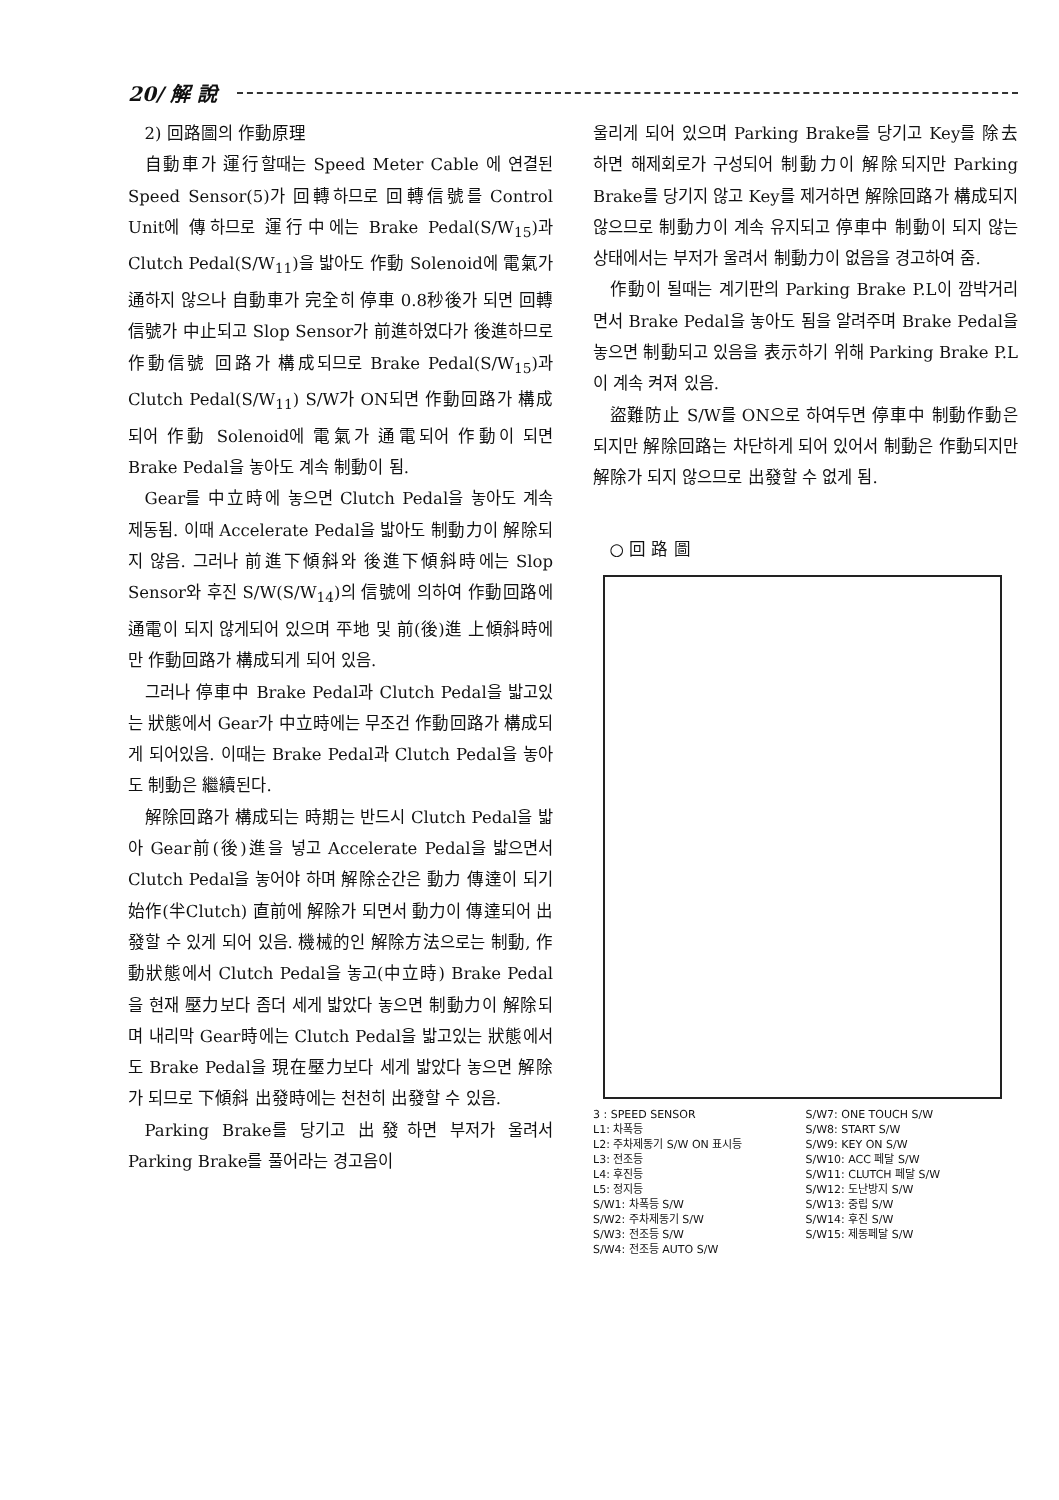20/ 解 說
2) 回路圖의 作動原理
自動車가 運行할때는 Speed Meter Cable 에 연결된 Speed Sensor(5)가 回轉하므로 回轉信號를 Control Unit에 傳하므로 運行中에는 Brake Pedal(S/W<sub>15</sub>)과 Clutch Pedal(S/W<sub>11</sub>)을 밟아도 作動 Solenoid에 電氣가 通하지 않으나 自動車가 完全히 停車 0.8秒後가 되면 回轉信號가 中止되고 Slop Sensor가 前進하였다가 後進하므로 作動信號 回路가 構成되므로 Brake Pedal(S/W<sub>15</sub>)과 Clutch Pedal(S/W<sub>11</sub>) S/W가 ON되면 作動回路가 構成되어 作動 Solenoid에 電氣가 通電되어 作動이 되면 Brake Pedal을 놓아도 계속 制動이 됨.
Gear를 中立時에 놓으면 Clutch Pedal을 놓아도 계속 제동됨. 이때 Accelerate Pedal을 밟아도 制動力이 解除되지 않음. 그러나 前進下傾斜와 後進下傾斜時에는 Slop Sensor와 후진 S/W(S/W<sub>14</sub>)의 信號에 의하여 作動回路에 通電이 되지 않게되어 있으며 平地 및 前(後)進 上傾斜時에만 作動回路가 構成되게 되어 있음.
그러나 停車中 Brake Pedal과 Clutch Pedal을 밟고있는 狀態에서 Gear가 中立時에는 무조건 作動回路가 構成되게 되어있음. 이때는 Brake Pedal과 Clutch Pedal을 놓아도 制動은 繼續된다.
解除回路가 構成되는 時期는 반드시 Clutch Pedal을 밟아 Gear前(後)進을 넣고 Accelerate Pedal을 밟으면서 Clutch Pedal을 놓어야 하며 解除순간은 動力 傳達이 되기 始作(半Clutch) 直前에 解除가 되면서 動力이 傳達되어 出發할 수 있게 되어 있음. 機械的인 解除方法으로는 制動, 作動狀態에서 Clutch Pedal을 놓고(中立時) Brake Pedal을 현재 壓力보다 좀더 세게 밟았다 놓으면 制動力이 解除되며 내리막 Gear時에는 Clutch Pedal을 밟고있는 狀態에서도 Brake Pedal을 現在壓力보다 세게 밟았다 놓으면 解除가 되므로 下傾斜 出發時에는 천천히 出發할 수 있음.
Parking Brake를 당기고 出發하면 부저가 울려서 Parking Brake를 풀어라는 경고음이
울리게 되어 있으며 Parking Brake를 당기고 Key를 除去하면 해제회로가 구성되어 制動力이 解除되지만 Parking Brake를 당기지 않고 Key를 제거하면 解除回路가 構成되지 않으므로 制動力이 계속 유지되고 停車中 制動이 되지 않는 상태에서는 부저가 울려서 制動力이 없음을 경고하여 줌.
作動이 될때는 계기판의 Parking Brake P.L이 깜박거리면서 Brake Pedal을 놓아도 됨을 알려주며 Brake Pedal을 놓으면 制動되고 있음을 表示하기 위해 Parking Brake P.L이 계속 켜져 있음.
盜難防止 S/W를 ON으로 하여두면 停車中 制動作動은 되지만 解除回路는 차단하게 되어 있어서 制動은 作動되지만 解除가 되지 않으므로 出發할 수 없게 됨.
○ 回 路 圖
3 : SPEED SENSOR
L1: 차폭등
L2: 주차제동기 S/W ON 표시등
L3: 전조등
L4: 후진등
L5: 정지등
S/W1: 차폭등 S/W
S/W2: 주차제동기 S/W
S/W3: 전조등 S/W
S/W4: 전조등 AUTO S/W
S/W7: ONE TOUCH S/W
S/W8: START S/W
S/W9: KEY ON S/W
S/W10: ACC 페달 S/W
S/W11: CLUTCH 페달 S/W
S/W12: 도난방지 S/W
S/W13: 중립 S/W
S/W14: 후진 S/W
S/W15: 제동페달 S/W